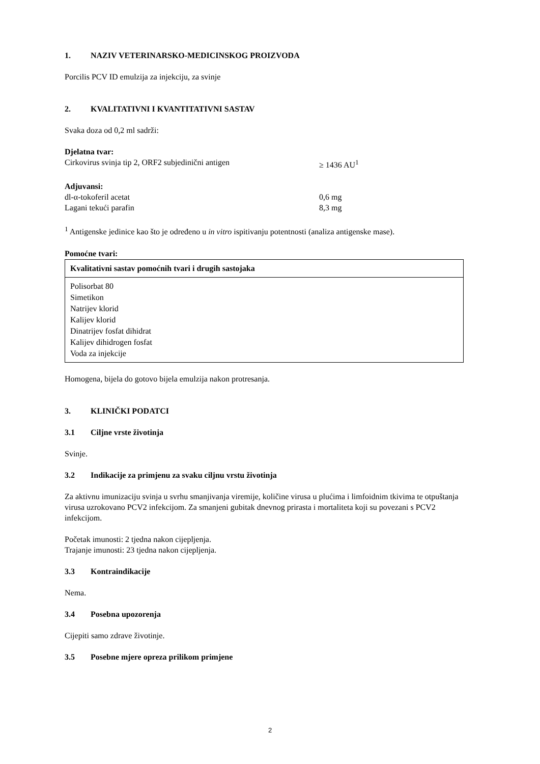1. NAZIV VETERINARSKO-MEDICINSKOG PROIZVODA
Porcilis PCV ID emulzija za injekciju, za svinje
2. KVALITATIVNI I KVANTITATIVNI SASTAV
Svaka doza od 0,2 ml sadrži:
Djelatna tvar:
Cirkovirus svinja tip 2, ORF2 subjedinični antigen ≥ 1436 AU<sup>1</sup>
Adjuvansi:
dl-α-tokoferil acetat 0,6 mg
Lagani tekući parafin 8,3 mg
<sup>1</sup> Antigenske jedinice kao što je određeno u in vitro ispitivanju potentnosti (analiza antigenske mase).
Pomoćne tvari:
| Kvalitativni sastav pomoćnih tvari i drugih sastojaka |
| Polisorbat 80 Simetikon Natrijev klorid Kalijev klorid Dinatrijev fosfat dihidrat Kalijev dihidrogen fosfat Voda za injekcije |
Homogena, bijela do gotovo bijela emulzija nakon protresanja.
3. KLINIČKI PODATCI
3.1 Ciljne vrste životinja
Svinje.
3.2 Indikacije za primjenu za svaku ciljnu vrstu životinja
Za aktivnu imunizaciju svinja u svrhu smanjivanja viremije, količine virusa u plućima i limfoidnim tkivima te otpuštanja virusa uzrokovano PCV2 infekcijom. Za smanjeni gubitak dnevnog prirasta i mortaliteta koji su povezani s PCV2 infekcijom.
Početak imunosti: 2 tjedna nakon cijepljenja.
Trajanje imunosti: 23 tjedna nakon cijepljenja.
3.3 Kontraindikacije
Nema.
3.4 Posebna upozorenja
Cijepiti samo zdrave životinje.
3.5 Posebne mjere opreza prilikom primjene
2